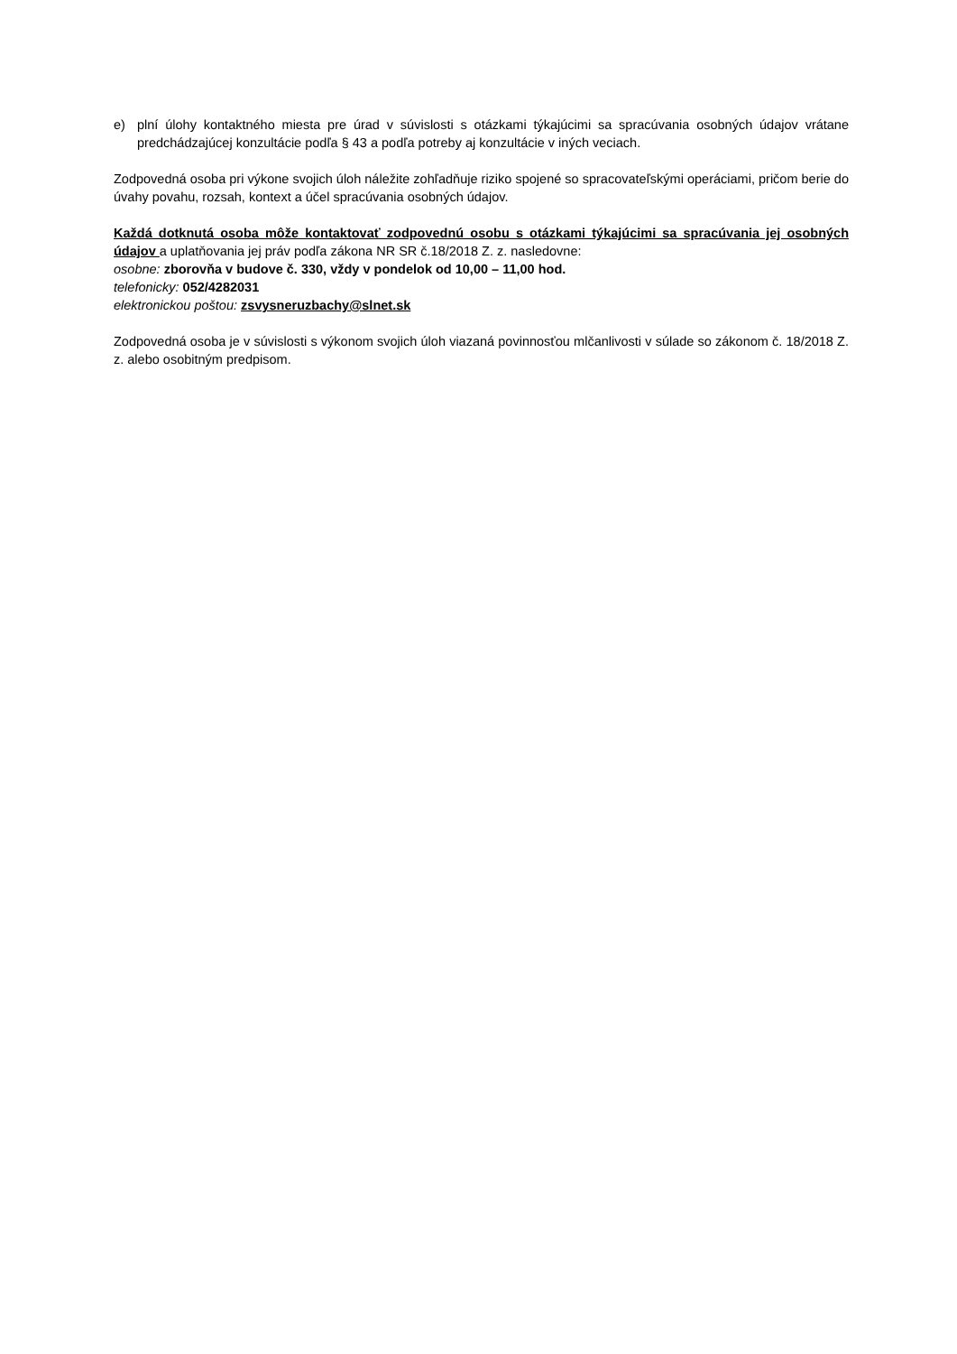e) plní úlohy kontaktného miesta pre úrad v súvislosti s otázkami týkajúcimi sa spracúvania osobných údajov vrátane predchádzajúcej konzultácie podľa § 43 a podľa potreby aj konzultácie v iných veciach.
Zodpovedná osoba pri výkone svojich úloh náležite zohľadňuje riziko spojené so spracovateľskými operáciami, pričom berie do úvahy povahu, rozsah, kontext a účel spracúvania osobných údajov.
Každá dotknutá osoba môže kontaktovať zodpovednú osobu s otázkami týkajúcimi sa spracúvania jej osobných údajov a uplatňovania jej práv podľa zákona NR SR č.18/2018 Z. z. nasledovne:
osobne: zborovňa v budove č. 330, vždy v pondelok od 10,00 – 11,00 hod.
telefonicky: 052/4282031
elektronickou poštou: zsvysneruzbachy@slnet.sk
Zodpovedná osoba je v súvislosti s výkonom svojich úloh viazaná povinnosťou mlčanlivosti v súlade so zákonom č. 18/2018 Z. z. alebo osobitným predpisom.